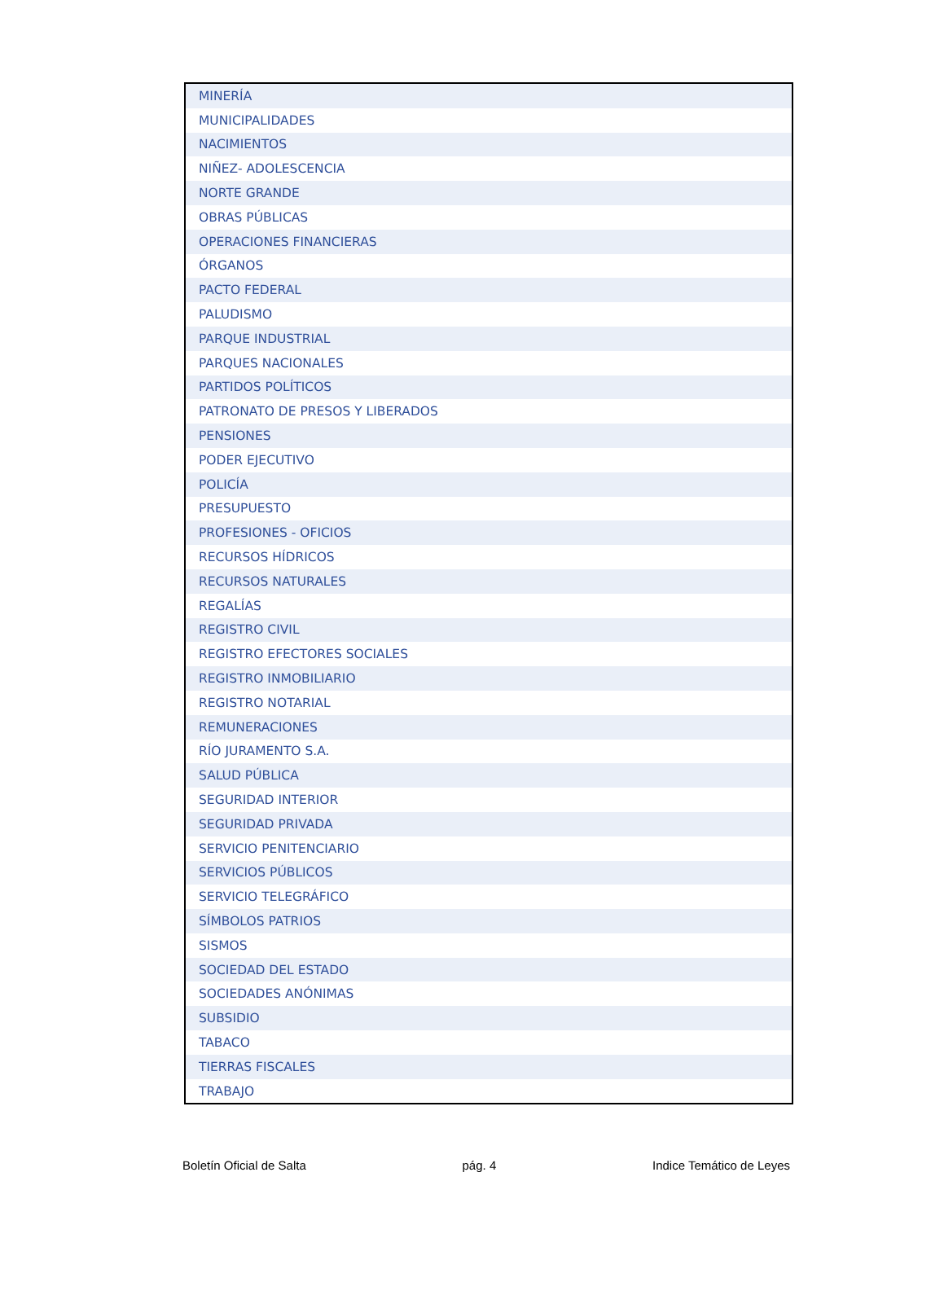| MINERÍA |
| MUNICIPALIDADES |
| NACIMIENTOS |
| NIÑEZ- ADOLESCENCIA |
| NORTE GRANDE |
| OBRAS PÚBLICAS |
| OPERACIONES FINANCIERAS |
| ÓRGANOS |
| PACTO FEDERAL |
| PALUDISMO |
| PARQUE INDUSTRIAL |
| PARQUES NACIONALES |
| PARTIDOS POLÍTICOS |
| PATRONATO DE PRESOS Y LIBERADOS |
| PENSIONES |
| PODER EJECUTIVO |
| POLICÍA |
| PRESUPUESTO |
| PROFESIONES - OFICIOS |
| RECURSOS HÍDRICOS |
| RECURSOS NATURALES |
| REGALÍAS |
| REGISTRO CIVIL |
| REGISTRO EFECTORES SOCIALES |
| REGISTRO INMOBILIARIO |
| REGISTRO NOTARIAL |
| REMUNERACIONES |
| RÍO JURAMENTO S.A. |
| SALUD PÚBLICA |
| SEGURIDAD INTERIOR |
| SEGURIDAD PRIVADA |
| SERVICIO PENITENCIARIO |
| SERVICIOS PÚBLICOS |
| SERVICIO TELEGRÁFICO |
| SÍMBOLOS PATRIOS |
| SISMOS |
| SOCIEDAD DEL ESTADO |
| SOCIEDADES ANÓNIMAS |
| SUBSIDIO |
| TABACO |
| TIERRAS FISCALES |
| TRABAJO |
Boletín Oficial de Salta pág. 4 Indice Temático de Leyes